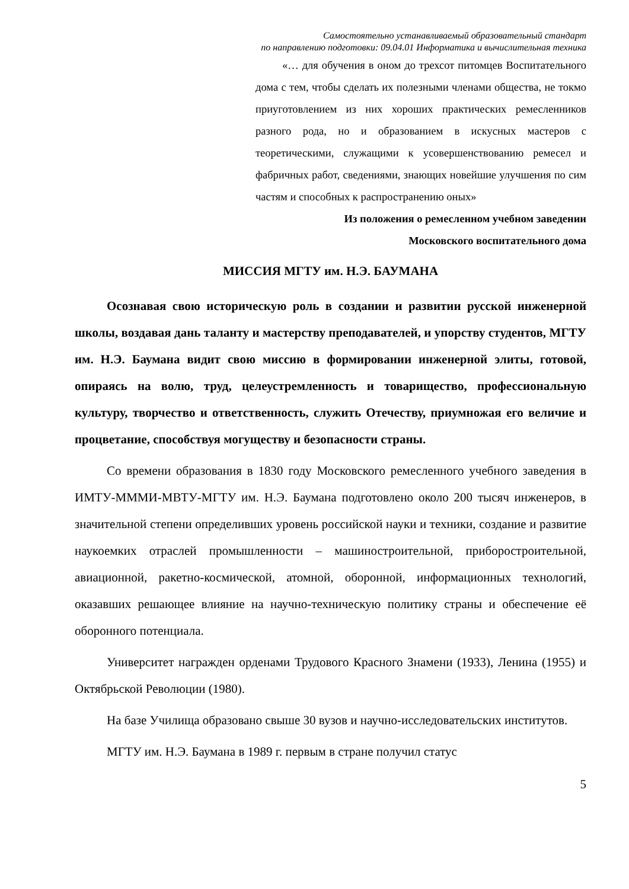Самостоятельно устанавливаемый образовательный стандарт
по направлению подготовки: 09.04.01 Информатика и вычислительная техника
«… для обучения в оном до трехсот питомцев Воспитательного дома с тем, чтобы сделать их полезными членами общества, не токмо приуготовлением из них хороших практических ремесленников разного рода, но и образованием в искусных мастеров с теоретическими, служащими к усовершенствованию ремесел и фабричных работ, сведениями, знающих новейшие улучшения по сим частям и способных к распространению оных»
Из положения о ремесленном учебном заведении
Московского воспитательного дома
МИССИЯ МГТУ им. Н.Э. БАУМАНА
Осознавая свою историческую роль в создании и развитии русской инженерной школы, воздавая дань таланту и мастерству преподавателей, и упорству студентов, МГТУ им. Н.Э. Баумана видит свою миссию в формировании инженерной элиты, готовой, опираясь на волю, труд, целеустремленность и товарищество, профессиональную культуру, творчество и ответственность, служить Отечеству, приумножая его величие и процветание, способствуя могуществу и безопасности страны.
Со времени образования в 1830 году Московского ремесленного учебного заведения в ИМТУ-МММИ-МВТУ-МГТУ им. Н.Э. Баумана подготовлено около 200 тысяч инженеров, в значительной степени определивших уровень российской науки и техники, создание и развитие наукоемких отраслей промышленности – машиностроительной, приборостроительной, авиационной, ракетно-космической, атомной, оборонной, информационных технологий, оказавших решающее влияние на научно-техническую политику страны и обеспечение её оборонного потенциала.
Университет награжден орденами Трудового Красного Знамени (1933), Ленина (1955) и Октябрьской Революции (1980).
На базе Училища образовано свыше 30 вузов и научно-исследовательских институтов.
МГТУ им. Н.Э. Баумана в 1989 г. первым в стране получил статус
5